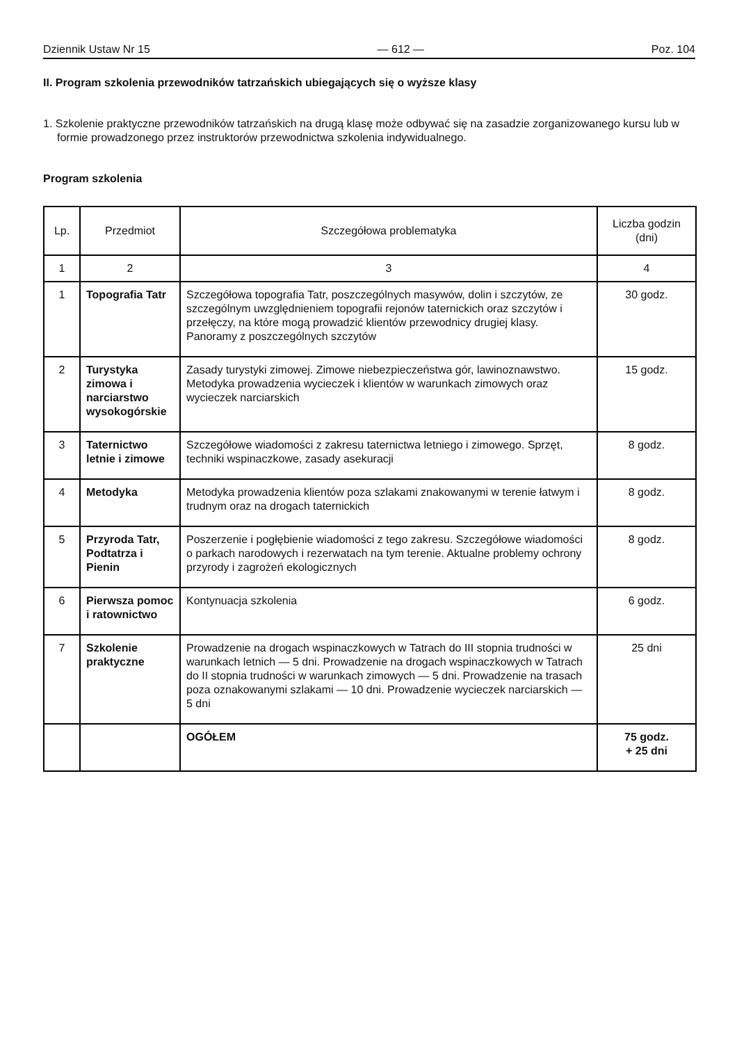Dziennik Ustaw Nr 15 — 612 — Poz. 104
II. Program szkolenia przewodników tatrzańskich ubiegających się o wyższe klasy
1. Szkolenie praktyczne przewodników tatrzańskich na drugą klasę może odbywać się na zasadzie zorganizowanego kursu lub w formie prowadzonego przez instruktorów przewodnictwa szkolenia indywidualnego.
Program szkolenia
| Lp. | Przedmiot | Szczegółowa problematyka | Liczba godzin (dni) |
| --- | --- | --- | --- |
| 1 | 2 | 3 | 4 |
| 1 | Topografia Tatr | Szczegółowa topografia Tatr, poszczególnych masywów, dolin i szczytów, ze szczególnym uwzględnieniem topografii rejonów taternickich oraz szczytów i przełęczy, na które mogą prowadzić klientów przewodnicy drugiej klasy. Panoramy z poszczególnych szczytów | 30 godz. |
| 2 | Turystyka zimowa i narciarstwo wysokogórskie | Zasady turystyki zimowej. Zimowe niebezpieczeństwa gór, lawinoznawstwo. Metodyka prowadzenia wycieczek i klientów w warunkach zimowych oraz wycieczek narciarskich | 15 godz. |
| 3 | Taternictwo letnie i zimowe | Szczegółowe wiadomości z zakresu taternictwa letniego i zimowego. Sprzęt, techniki wspinaczkowe, zasady asekuracji | 8 godz. |
| 4 | Metodyka | Metodyka prowadzenia klientów poza szlakami znakowanymi w terenie łatwym i trudnym oraz na drogach taternickich | 8 godz. |
| 5 | Przyroda Tatr, Podtatrza i Pienin | Poszerzenie i pogłębienie wiadomości z tego zakresu. Szczegółowe wiadomości o parkach narodowych i rezerwatach na tym terenie. Aktualne problemy ochrony przyrody i zagrożeń ekologicznych | 8 godz. |
| 6 | Pierwsza pomoc i ratownictwo | Kontynuacja szkolenia | 6 godz. |
| 7 | Szkolenie praktyczne | Prowadzenie na drogach wspinaczkowych w Tatrach do III stopnia trudności w warunkach letnich — 5 dni. Prowadzenie na drogach wspinaczkowych w Tatrach do II stopnia trudności w warunkach zimowych — 5 dni. Prowadzenie na trasach poza oznakowanymi szlakami — 10 dni. Prowadzenie wycieczek narciarskich — 5 dni | 25 dni |
| | | OGÓŁEM | 75 godz. + 25 dni |